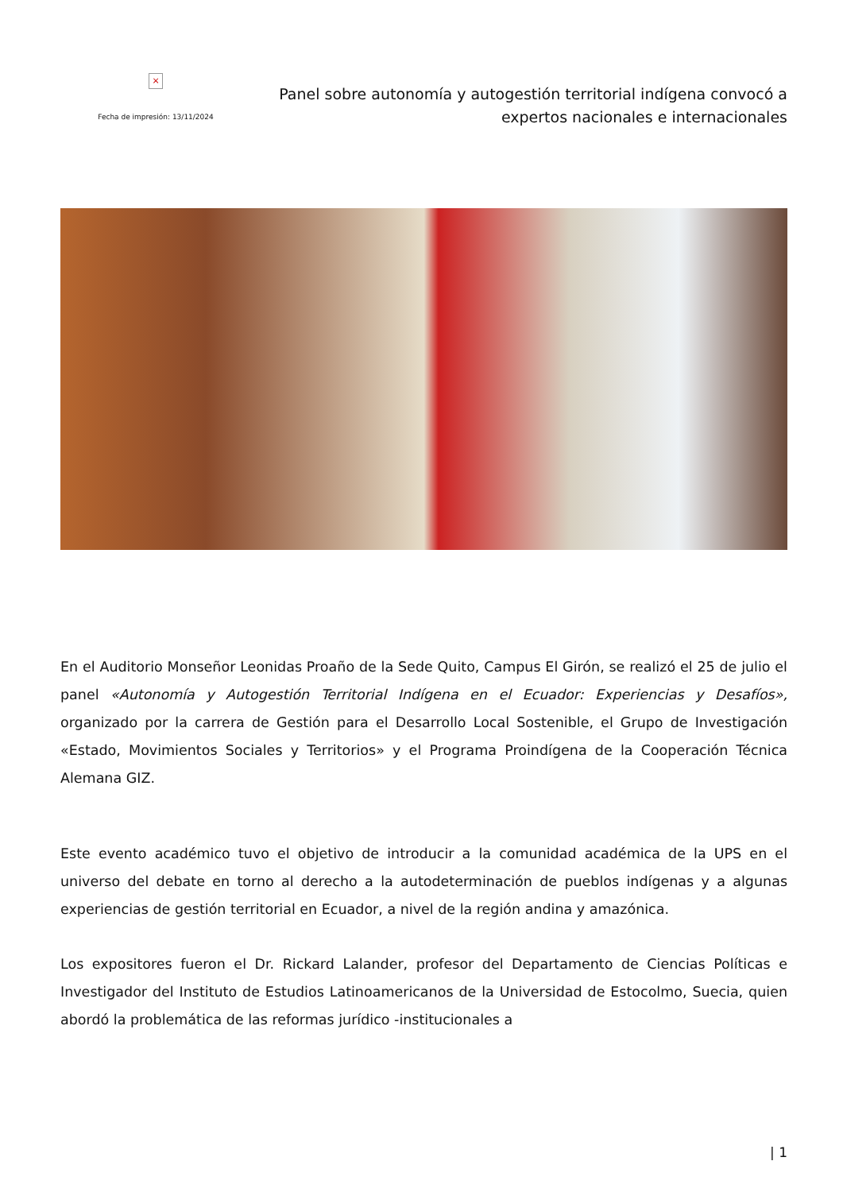×
Fecha de impresión: 13/11/2024
Panel sobre autonomía y autogestión territorial indígena convocó a expertos nacionales e internacionales
En el Auditorio Monseñor Leonidas Proaño de la Sede Quito, Campus El Girón, se realizó el 25 de julio el panel «Autonomía y Autogestión Territorial Indígena en el Ecuador: Experiencias y Desafíos», organizado por la carrera de Gestión para el Desarrollo Local Sostenible, el Grupo de Investigación «Estado, Movimientos Sociales y Territorios» y el Programa Proindígena de la Cooperación Técnica Alemana GIZ.
Este evento académico tuvo el objetivo de introducir a la comunidad académica de la UPS en el universo del debate en torno al derecho a la autodeterminación de pueblos indígenas y a algunas experiencias de gestión territorial en Ecuador, a nivel de la región andina y amazónica.
Los expositores fueron el Dr. Rickard Lalander, profesor del Departamento de Ciencias Políticas e Investigador del Instituto de Estudios Latinoamericanos de la Universidad de Estocolmo, Suecia, quien abordó la problemática de las reformas jurídico -institucionales a
| 1